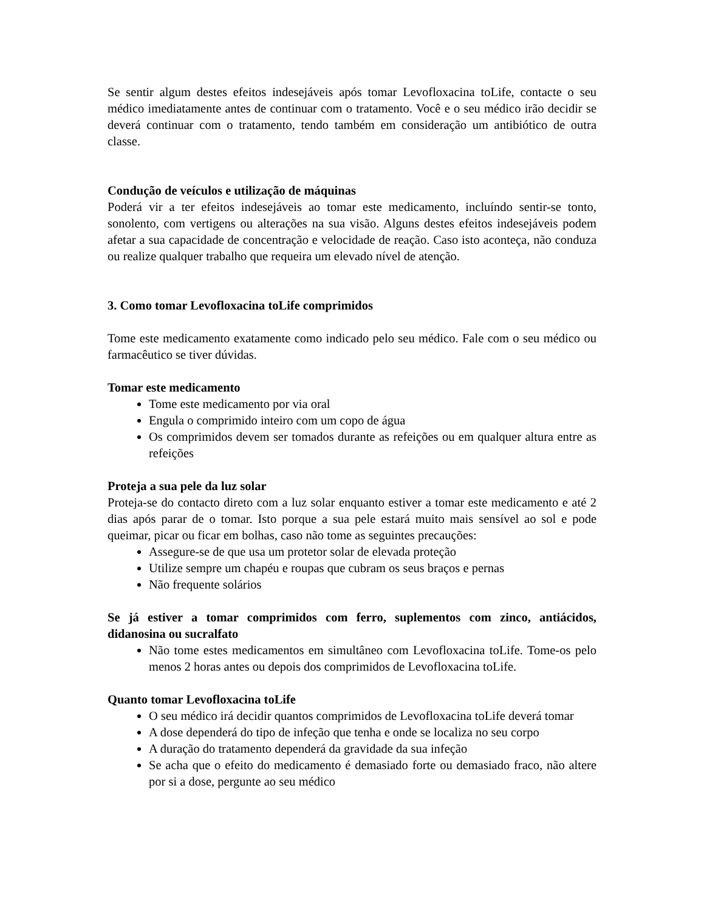Se sentir algum destes efeitos indesejáveis após tomar Levofloxacina toLife, contacte o seu médico imediatamente antes de continuar com o tratamento. Você e o seu médico irão decidir se deverá continuar com o tratamento, tendo também em consideração um antibiótico de outra classe.
Condução de veículos e utilização de máquinas
Poderá vir a ter efeitos indesejáveis ao tomar este medicamento, incluíndo sentir-se tonto, sonolento, com vertigens ou alterações na sua visão. Alguns destes efeitos indesejáveis podem afetar a sua capacidade de concentração e velocidade de reação. Caso isto aconteça, não conduza ou realize qualquer trabalho que requeira um elevado nível de atenção.
3. Como tomar Levofloxacina toLife comprimidos
Tome este medicamento exatamente como indicado pelo seu médico. Fale com o seu médico ou farmacêutico se tiver dúvidas.
Tomar este medicamento
Tome este medicamento por via oral
Engula o comprimido inteiro com um copo de água
Os comprimidos devem ser tomados durante as refeições ou em qualquer altura entre as refeições
Proteja a sua pele da luz solar
Proteja-se do contacto direto com a luz solar enquanto estiver a tomar este medicamento e até 2 dias após parar de o tomar. Isto porque a sua pele estará muito mais sensível ao sol e pode queimar, picar ou ficar em bolhas, caso não tome as seguintes precauções:
Assegure-se de que usa um protetor solar de elevada proteção
Utilize sempre um chapéu e roupas que cubram os seus braços e pernas
Não frequente solários
Se já estiver a tomar comprimidos com ferro, suplementos com zinco, antiácidos, didanosina ou sucralfato
Não tome estes medicamentos em simultâneo com Levofloxacina toLife. Tome-os pelo menos 2 horas antes ou depois dos comprimidos de Levofloxacina toLife.
Quanto tomar Levofloxacina toLife
O seu médico irá decidir quantos comprimidos de Levofloxacina toLife deverá tomar
A dose dependerá do tipo de infeção que tenha e onde se localiza no seu corpo
A duração do tratamento dependerá da gravidade da sua infeção
Se acha que o efeito do medicamento é demasiado forte ou demasiado fraco, não altere por si a dose, pergunte ao seu médico